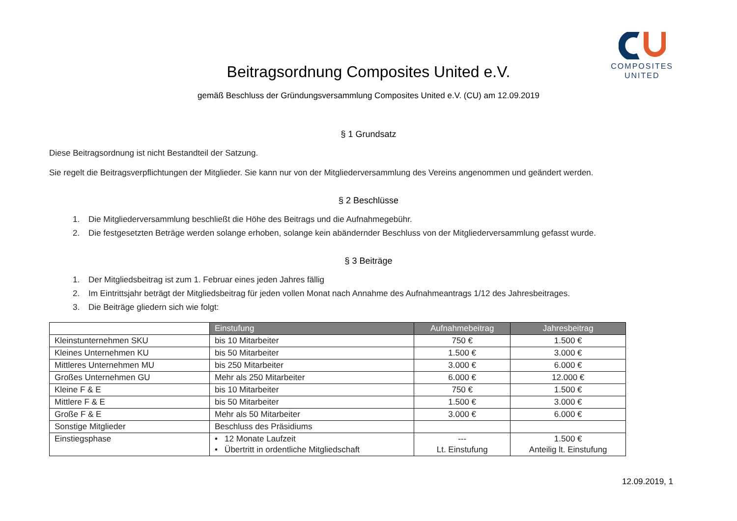COMPOSITES
UNITED
Beitragsordnung Composites United e.V.
gemäß Beschluss der Gründungsversammlung Composites United e.V. (CU) am 12.09.2019
§ 1 Grundsatz
Diese Beitragsordnung ist nicht Bestandteil der Satzung.
Sie regelt die Beitragsverpflichtungen der Mitglieder. Sie kann nur von der Mitgliederversammlung des Vereins angenommen und geändert werden.
§ 2 Beschlüsse
1. Die Mitgliederversammlung beschließt die Höhe des Beitrags und die Aufnahmegebühr.
2. Die festgesetzten Beträge werden solange erhoben, solange kein abändernder Beschluss von der Mitgliederversammlung gefasst wurde.
§ 3 Beiträge
1. Der Mitgliedsbeitrag ist zum 1. Februar eines jeden Jahres fällig
2. Im Eintrittsjahr beträgt der Mitgliedsbeitrag für jeden vollen Monat nach Annahme des Aufnahmeantrags 1/12 des Jahresbeitrages.
3. Die Beiträge gliedern sich wie folgt:
| | Einstufung | Aufnahmebeitrag | Jahresbeitrag |
| Kleinstunternehmen SKU | bis 10 Mitarbeiter | 750 € | 1.500 € |
| Kleines Unternehmen KU | bis 50 Mitarbeiter | 1.500 € | 3.000 € |
| Mittleres Unternehmen MU | bis 250 Mitarbeiter | 3.000 € | 6.000 € |
| Großes Unternehmen GU | Mehr als 250 Mitarbeiter | 6.000 € | 12.000 € |
| Kleine F & E | bis 10 Mitarbeiter | 750 € | 1.500 € |
| Mittlere F & E | bis 50 Mitarbeiter | 1.500 € | 3.000 € |
| Große F & E | Mehr als 50 Mitarbeiter | 3.000 € | 6.000 € |
| Sonstige Mitglieder | Beschluss des Präsidiums | | |
| Einstiegsphase | • 12 Monate Laufzeit • Übertritt in ordentliche Mitgliedschaft | --- Lt. Einstufung | 1.500 € Anteilig lt. Einstufung |
12.09.2019, 1